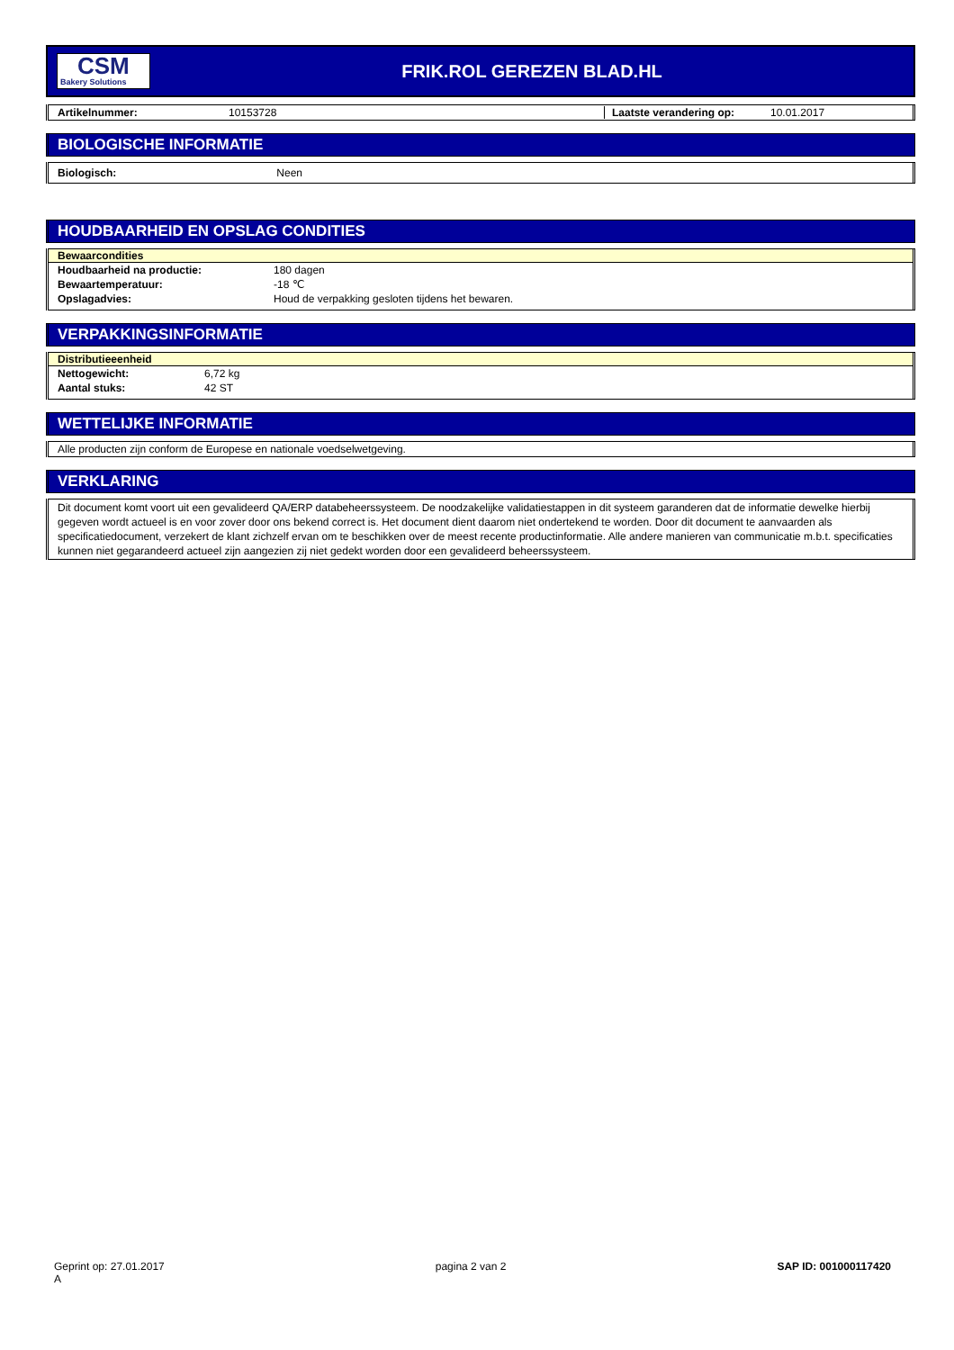CSM
Bakery Solutions
FRIK.ROL GEREZEN BLAD.HL
Artikelnummer: 10153728 Laatste verandering op: 10.01.2017
BIOLOGISCHE INFORMATIE
Biologisch: Neen
HOUDBAARHEID EN OPSLAG CONDITIES
Bewaarcondities
| Houdbaarheid na productie: | 180 dagen |
| Bewaartemperatuur: | -18 ℃ |
| Opslagadvies: | Houd de verpakking gesloten tijdens het bewaren. |
VERPAKKINGSINFORMATIE
Distributieeenheid
| Nettogewicht: | 6,72 kg |
| Aantal stuks: | 42 ST |
WETTELIJKE INFORMATIE
Alle producten zijn conform de Europese en nationale voedselwetgeving.
VERKLARING
Dit document komt voort uit een gevalideerd QA/ERP databeheerssysteem. De noodzakelijke validatiestappen in dit systeem garanderen dat de informatie dewelke hierbij gegeven wordt actueel is en voor zover door ons bekend correct is. Het document dient daarom niet ondertekend te worden. Door dit document te aanvaarden als specificatiedocument, verzekert de klant zichzelf ervan om te beschikken over de meest recente productinformatie. Alle andere manieren van communicatie m.b.t. specificaties kunnen niet gegarandeerd actueel zijn aangezien zij niet gedekt worden door een gevalideerd beheerssysteem.
Geprint op: 27.01.2017
A
pagina 2 van 2 SAP ID: 001000117420